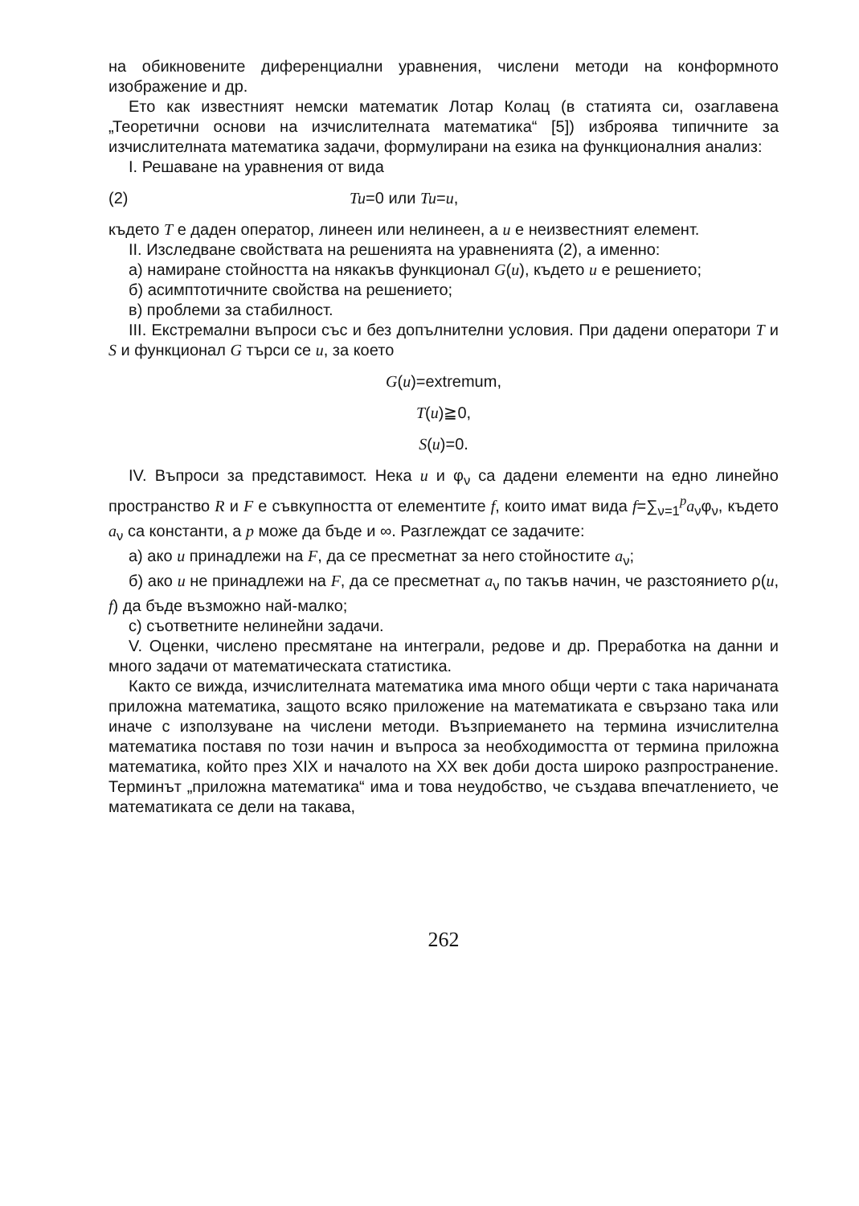на обикновените диференциални уравнения, числени методи на конформното изображение и др.
Ето как известният немски математик Лотар Колац (в статията си, озаглавена „Теоретични основи на изчислителната математика“ [5]) изброява типичните за изчислителната математика задачи, формулирани на езика на функционалния анализ:
I. Решаване на уравнения от вида
(2) Tu=0 или Tu=u,
където T е даден оператор, линеен или нелинеен, а u е неизвестният елемент.
II. Изследване свойствата на решенията на уравненията (2), а именно:
а) намиране стойността на някакъв функционал G(u), където u е решението;
б) асимптотичните свойства на решението;
в) проблеми за стабилност.
III. Екстремални въпроси със и без допълнителни условия. При дадени оператори T и S и функционал G търси се u, за което
G(u)=extremum,
T(u)≧0,
S(u)=0.
IV. Въпроси за представимост. Нека u и φ<sub>ν</sub> са дадени елементи на едно линейно пространство R и F е съвкупността от елементите f, които имат вида f=∑<sub>ν=1</sub><sup>p</sup>a<sub>ν</sub>φ<sub>ν</sub>, където a<sub>ν</sub> са константи, а p може да бъде и ∞. Разглеждат се задачите:
а) ако u принадлежи на F, да се пресметнат за него стойностите a<sub>ν</sub>;
б) ако u не принадлежи на F, да се пресметнат a<sub>ν</sub> по такъв начин, че разстоянието ρ(u, f) да бъде възможно най-малко;
с) съответните нелинейни задачи.
V. Оценки, числено пресмятане на интеграли, редове и др. Преработка на данни и много задачи от математическата статистика.
Както се вижда, изчислителната математика има много общи черти с така наричаната приложна математика, защото всяко приложение на математиката е свързано така или иначе с използуване на числени методи. Възприемането на термина изчислителна математика поставя по този начин и въпроса за необходимостта от термина приложна математика, който през XIX и началото на XX век доби доста широко разпространение. Терминът „приложна математика“ има и това неудобство, че създава впечатлението, че математиката се дели на такава,
262